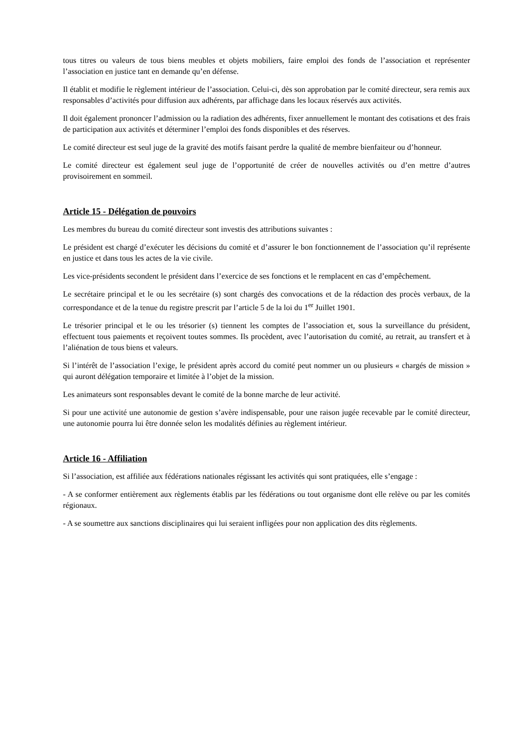tous titres ou valeurs de tous biens meubles et objets mobiliers, faire emploi des fonds de l’association et représenter l’association en justice tant en demande qu’en défense.
Il établit et modifie le règlement intérieur de l’association. Celui-ci, dès son approbation par le comité directeur, sera remis aux responsables d’activités pour diffusion aux adhérents, par affichage dans les locaux réservés aux activités.
Il doit également prononcer l’admission ou la radiation des adhérents, fixer annuellement le montant des cotisations et des frais de participation aux activités et déterminer l’emploi des fonds disponibles et des réserves.
Le comité directeur est seul juge de la gravité des motifs faisant perdre la qualité de membre bienfaiteur ou d’honneur.
Le comité directeur est également seul juge de l’opportunité de créer de nouvelles activités ou d’en mettre d’autres provisoirement en sommeil.
Article 15 - Délégation de pouvoirs
Les membres du bureau du comité directeur sont investis des attributions suivantes :
Le président est chargé d’exécuter les décisions du comité et d’assurer le bon fonctionnement de l’association qu’il représente en justice et dans tous les actes de la vie civile.
Les vice-présidents secondent le président dans l’exercice de ses fonctions et le remplacent en cas d’empêchement.
Le secrétaire principal et le ou les secrétaire (s) sont chargés des convocations et de la rédaction des procès verbaux, de la correspondance et de la tenue du registre prescrit par l’article 5 de la loi du 1<sup>er</sup> Juillet 1901.
Le trésorier principal et le ou les trésorier (s) tiennent les comptes de l’association et, sous la surveillance du président, effectuent tous paiements et reçoivent toutes sommes. Ils procèdent, avec l’autorisation du comité, au retrait, au transfert et à l’aliénation de tous biens et valeurs.
Si l’intérêt de l’association l’exige, le président après accord du comité peut nommer un ou plusieurs « chargés de mission » qui auront délégation temporaire et limitée à l’objet de la mission.
Les animateurs sont responsables devant le comité de la bonne marche de leur activité.
Si pour une activité une autonomie de gestion s’avère indispensable, pour une raison jugée recevable par le comité directeur, une autonomie pourra lui être donnée selon les modalités définies au règlement intérieur.
Article 16 - Affiliation
Si l’association, est affiliée aux fédérations nationales régissant les activités qui sont pratiquées, elle s’engage :
- A se conformer entièrement aux règlements établis par les fédérations ou tout organisme dont elle relève ou par les comités régionaux.
- A se soumettre aux sanctions disciplinaires qui lui seraient infligées pour non application des dits règlements.